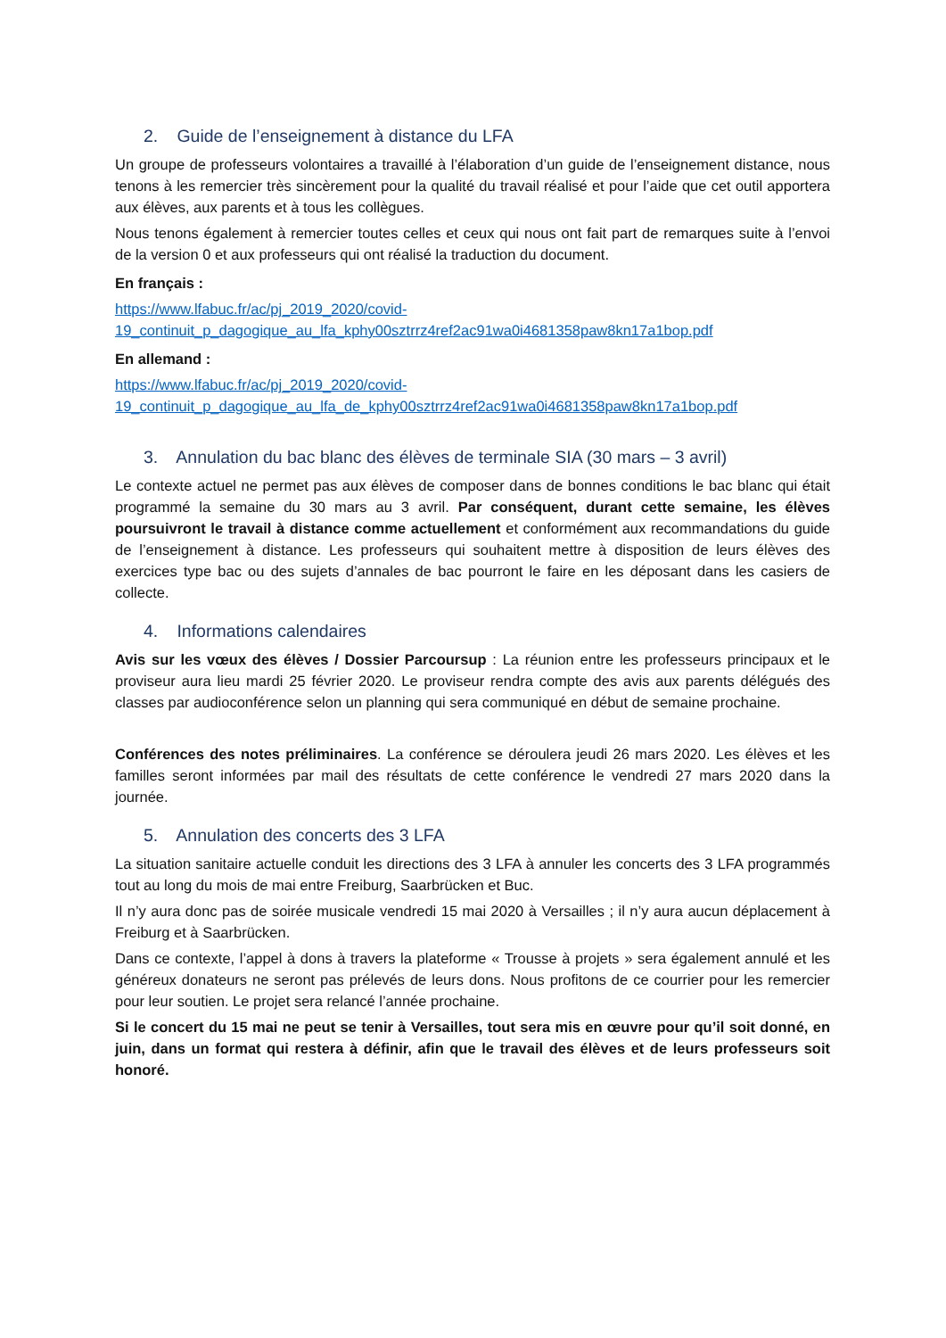2. Guide de l’enseignement à distance du LFA
Un groupe de professeurs volontaires a travaillé à l’élaboration d’un guide de l’enseignement distance, nous tenons à les remercier très sincèrement pour la qualité du travail réalisé et pour l’aide que cet outil apportera aux élèves, aux parents et à tous les collègues.
Nous tenons également à remercier toutes celles et ceux qui nous ont fait part de remarques suite à l’envoi de la version 0 et aux professeurs qui ont réalisé la traduction du document.
En français :
https://www.lfabuc.fr/ac/pj_2019_2020/covid-
19_continuit_p_dagogique_au_lfa_kphy00sztrrz4ref2ac91wa0i4681358paw8kn17a1bop.pdf
En allemand :
https://www.lfabuc.fr/ac/pj_2019_2020/covid-
19_continuit_p_dagogique_au_lfa_de_kphy00sztrrz4ref2ac91wa0i4681358paw8kn17a1bop.pdf
3. Annulation du bac blanc des élèves de terminale SIA (30 mars – 3 avril)
Le contexte actuel ne permet pas aux élèves de composer dans de bonnes conditions le bac blanc qui était programmé la semaine du 30 mars au 3 avril. Par conséquent, durant cette semaine, les élèves poursuivront le travail à distance comme actuellement et conformément aux recommandations du guide de l’enseignement à distance. Les professeurs qui souhaitent mettre à disposition de leurs élèves des exercices type bac ou des sujets d’annales de bac pourront le faire en les déposant dans les casiers de collecte.
4. Informations calendaires
Avis sur les vœux des élèves / Dossier Parcoursup : La réunion entre les professeurs principaux et le proviseur aura lieu mardi 25 février 2020. Le proviseur rendra compte des avis aux parents délégués des classes par audioconférence selon un planning qui sera communiqué en début de semaine prochaine.
Conférences des notes préliminaires. La conférence se déroulera jeudi 26 mars 2020. Les élèves et les familles seront informées par mail des résultats de cette conférence le vendredi 27 mars 2020 dans la journée.
5. Annulation des concerts des 3 LFA
La situation sanitaire actuelle conduit les directions des 3 LFA à annuler les concerts des 3 LFA programmés tout au long du mois de mai entre Freiburg, Saarbrücken et Buc.
Il n’y aura donc pas de soirée musicale vendredi 15 mai 2020 à Versailles ; il n’y aura aucun déplacement à Freiburg et à Saarbrücken.
Dans ce contexte, l’appel à dons à travers la plateforme « Trousse à projets » sera également annulé et les généreux donateurs ne seront pas prélevés de leurs dons. Nous profitons de ce courrier pour les remercier pour leur soutien. Le projet sera relancé l’année prochaine.
Si le concert du 15 mai ne peut se tenir à Versailles, tout sera mis en œuvre pour qu’il soit donné, en juin, dans un format qui restera à définir, afin que le travail des élèves et de leurs professeurs soit honoré.